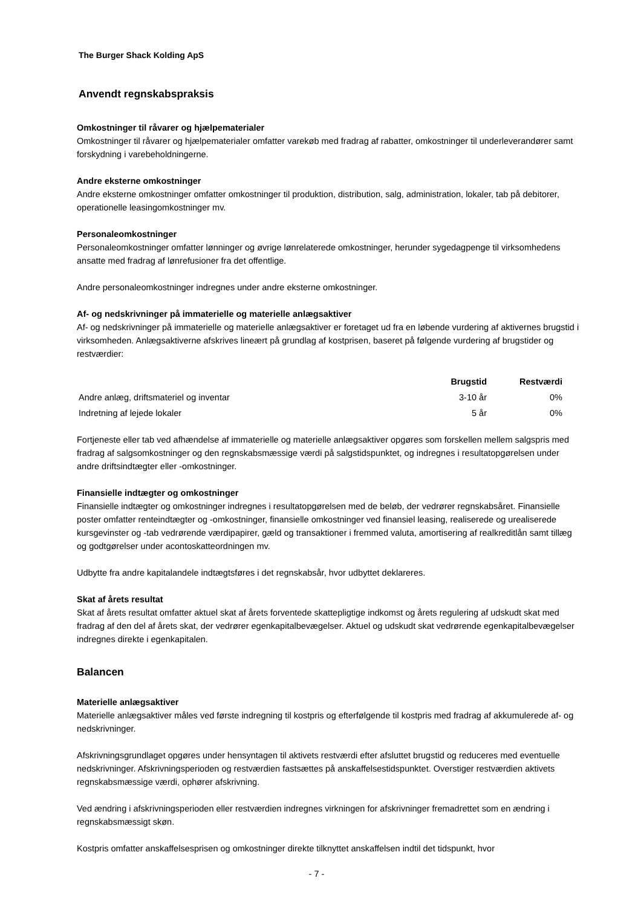The Burger Shack Kolding ApS
Anvendt regnskabspraksis
Omkostninger til råvarer og hjælpematerialer
Omkostninger til råvarer og hjælpematerialer omfatter varekøb med fradrag af rabatter, omkostninger til underleverandører samt forskydning i varebeholdningerne.
Andre eksterne omkostninger
Andre eksterne omkostninger omfatter omkostninger til produktion, distribution, salg, administration, lokaler, tab på debitorer, operationelle leasingomkostninger mv.
Personaleomkostninger
Personaleomkostninger omfatter lønninger og øvrige lønrelaterede omkostninger, herunder sygedagpenge til virksomhedens ansatte med fradrag af lønrefusioner fra det offentlige.
Andre personaleomkostninger indregnes under andre eksterne omkostninger.
Af- og nedskrivninger på immaterielle og materielle anlægsaktiver
Af- og nedskrivninger på immaterielle og materielle anlægsaktiver er foretaget ud fra en løbende vurdering af aktivernes brugstid i virksomheden. Anlægsaktiverne afskrives lineært på grundlag af kostprisen, baseret på følgende vurdering af brugstider og restværdier:
| | Brugstid | Restværdi |
| --- | --- | --- |
| Andre anlæg, driftsmateriel og inventar | 3-10 år | 0% |
| Indretning af lejede lokaler | 5 år | 0% |
Fortjeneste eller tab ved afhændelse af immaterielle og materielle anlægsaktiver opgøres som forskellen mellem salgspris med fradrag af salgsomkostninger og den regnskabsmæssige værdi på salgstidspunktet, og indregnes i resultatopgørelsen under andre driftsindtægter eller -omkostninger.
Finansielle indtægter og omkostninger
Finansielle indtægter og omkostninger indregnes i resultatopgørelsen med de beløb, der vedrører regnskabsåret. Finansielle poster omfatter renteindtægter og -omkostninger, finansielle omkostninger ved finansiel leasing, realiserede og urealiserede kursgevinster og -tab vedrørende værdipapirer, gæld og transaktioner i fremmed valuta, amortisering af realkreditlån samt tillæg og godtgørelser under acontoskatteordningen mv.
Udbytte fra andre kapitalandele indtægtsføres i det regnskabsår, hvor udbyttet deklareres.
Skat af årets resultat
Skat af årets resultat omfatter aktuel skat af årets forventede skattepligtige indkomst og årets regulering af udskudt skat med fradrag af den del af årets skat, der vedrører egenkapitalbevægelser. Aktuel og udskudt skat vedrørende egenkapitalbevægelser indregnes direkte i egenkapitalen.
Balancen
Materielle anlægsaktiver
Materielle anlægsaktiver måles ved første indregning til kostpris og efterfølgende til kostpris med fradrag af akkumulerede af- og nedskrivninger.
Afskrivningsgrundlaget opgøres under hensyntagen til aktivets restværdi efter afsluttet brugstid og reduceres med eventuelle nedskrivninger. Afskrivningsperioden og restværdien fastsættes på anskaffelsestidspunktet. Overstiger restværdien aktivets regnskabsmæssige værdi, ophører afskrivning.
Ved ændring i afskrivningsperioden eller restværdien indregnes virkningen for afskrivninger fremadrettet som en ændring i regnskabsmæssigt skøn.
Kostpris omfatter anskaffelsesprisen og omkostninger direkte tilknyttet anskaffelsen indtil det tidspunkt, hvor
- 7 -